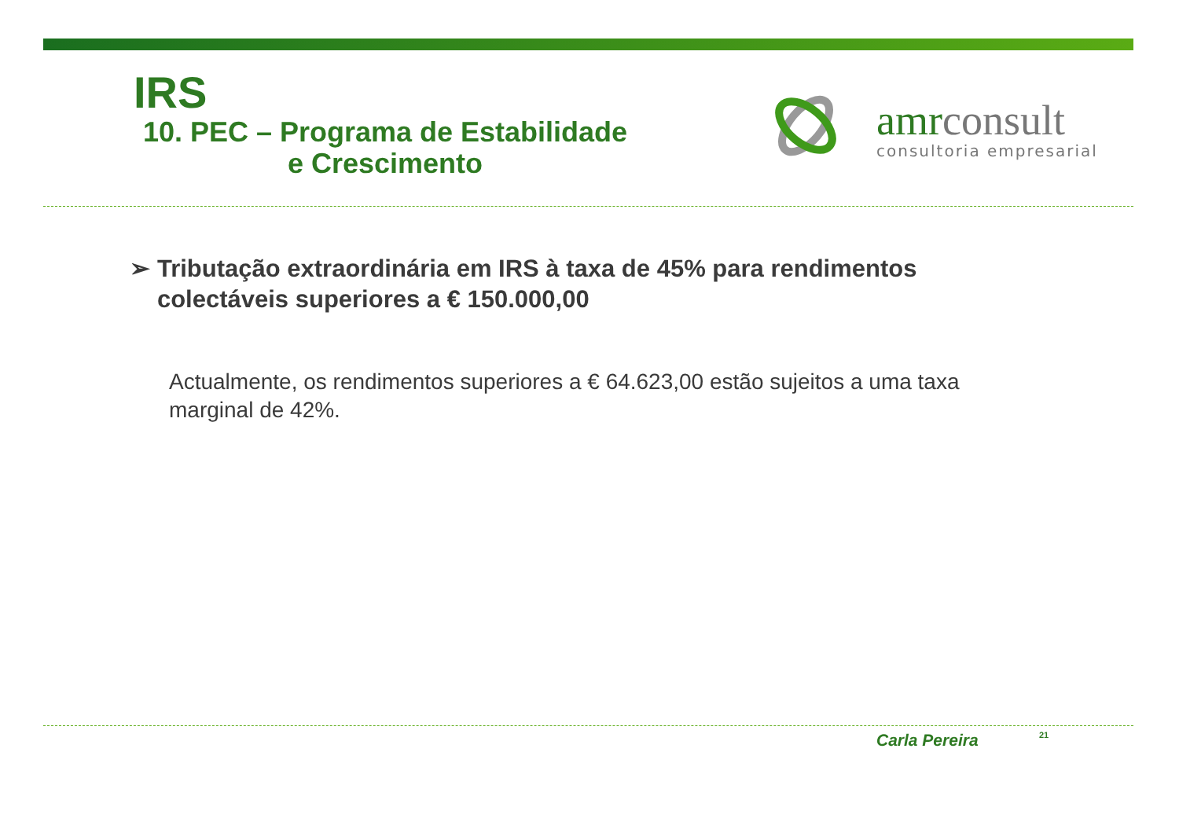IRS
10. PEC – Programa de Estabilidade e Crescimento
amrconsult
consultoria empresarial
➢ Tributação extraordinária em IRS à taxa de 45% para rendimentos colectáveis superiores a € 150.000,00
Actualmente, os rendimentos superiores a € 64.623,00 estão sujeitos a uma taxa marginal de 42%.
Carla Pereira 21